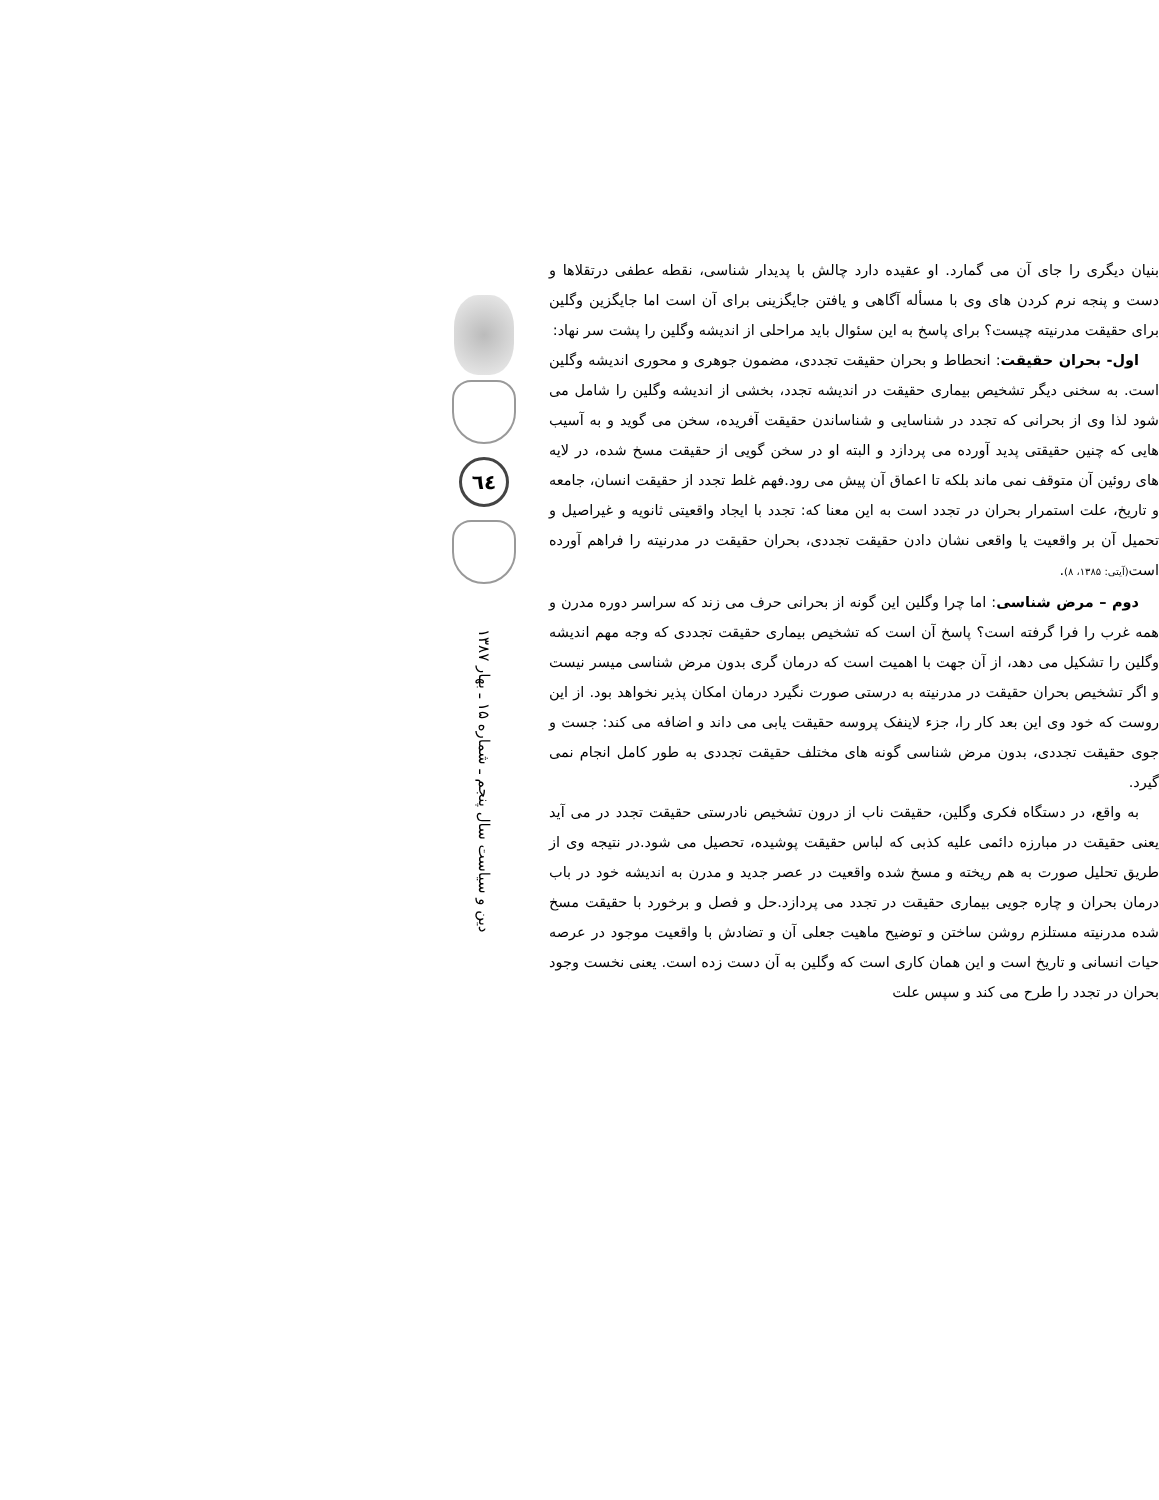بنیان دیگری را جای آن می گمارد. او عقیده دارد چالش با پدیدار شناسی، نقطه عطفی درتقلاها و دست و پنجه نرم کردن های وی با مسأله آگاهی و یافتن جایگزینی برای آن است اما جایگزین وگلین برای حقیقت مدرنیته چیست؟ برای پاسخ به این سئوال باید مراحلی از اندیشه وگلین را پشت سر نهاد:
اول- بحران حقیقت: انحطاط و بحران حقیقت تجددی، مضمون جوهری و محوری اندیشه وگلین است. به سخنی دیگر تشخیص بیماری حقیقت در اندیشه تجدد، بخشی از اندیشه وگلین را شامل می شود لذا وی از بحرانی که تجدد در شناسایی و شناساندن حقیقت آفریده، سخن می گوید و به آسیب هایی که چنین حقیقتی پدید آورده می پردازد و البته او در سخن گویی از حقیقت مسخ شده، در لایه های روئین آن متوقف نمی ماند بلکه تا اعماق آن پیش می رود.فهم غلط تجدد از حقیقت انسان، جامعه و تاریخ، علت استمرار بحران در تجدد است به این معنا که: تجدد با ایجاد واقعیتی ثانویه و غیراصیل و تحمیل آن بر واقعیت یا واقعی نشان دادن حقیقت تجددی، بحران حقیقت در مدرنیته را فراهم آورده است(آیتی: ۱۳۸۵، ۸).
دوم – مرض شناسی: اما چرا وگلین این گونه از بحرانی حرف می زند که سراسر دوره مدرن و همه غرب را فرا گرفته است؟ پاسخ آن است که تشخیص بیماری حقیقت تجددی که وجه مهم اندیشه وگلین را تشکیل می دهد، از آن جهت با اهمیت است که درمان گری بدون مرض شناسی میسر نیست و اگر تشخیص بحران حقیقت در مدرنیته به درستی صورت نگیرد درمان امکان پذیر نخواهد بود. از این روست که خود وی این بعد کار را، جزء لاینفک پروسه حقیقت یابی می داند و اضافه می کند: جست و جوی حقیقت تجددی، بدون مرض شناسی گونه های مختلف حقیقت تجددی به طور کامل انجام نمی گیرد.
به واقع، در دستگاه فکری وگلین، حقیقت ناب از درون تشخیص نادرستی حقیقت تجدد در می آید یعنی حقیقت در مبارزه دائمی علیه کذبی که لباس حقیقت پوشیده، تحصیل می شود.در نتیجه وی از طریق تحلیل صورت به هم ریخته و مسخ شده واقعیت در عصر جدید و مدرن به اندیشه خود در باب درمان بحران و چاره جویی بیماری حقیقت در تجدد می پردازد.حل و فصل و برخورد با حقیقت مسخ شده مدرنیته مستلزم روشن ساختن و توضیح ماهیت جعلی آن و تضادش با واقعیت موجود در عرصه حیات انسانی و تاریخ است و این همان کاری است که وگلین به آن دست زده است. یعنی نخست وجود بحران در تجدد را طرح می کند و سپس علت
٦٤
دین و سیاست سال پنجم ـ شماره ۱۵ ـ بهار ۱۳۸۷